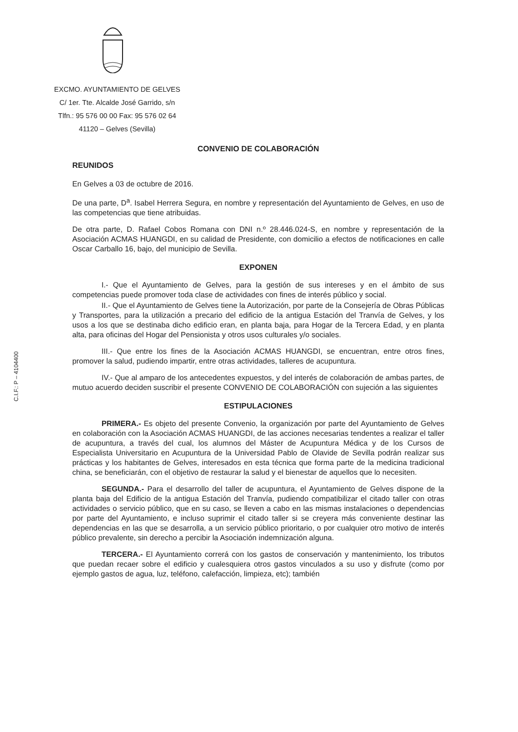EXCMO. AYUNTAMIENTO DE GELVES
C/ 1er. Tte. Alcalde José Garrido, s/n
Tlfn.: 95 576 00 00 Fax: 95 576 02 64
41120 – Gelves (Sevilla)
C.I.F.: P – 4104400
CONVENIO DE COLABORACIÓN
REUNIDOS
En Gelves a 03 de octubre de 2016.
De una parte, D<sup>a</sup>. Isabel Herrera Segura, en nombre y representación del Ayuntamiento de Gelves, en uso de las competencias que tiene atribuidas.
De otra parte, D. Rafael Cobos Romana con DNI n.º 28.446.024-S, en nombre y representación de la Asociación ACMAS HUANGDI, en su calidad de Presidente, con domicilio a efectos de notificaciones en calle Oscar Carballo 16, bajo, del municipio de Sevilla.
EXPONEN
I.- Que el Ayuntamiento de Gelves, para la gestión de sus intereses y en el ámbito de sus competencias puede promover toda clase de actividades con fines de interés público y social.
II.- Que el Ayuntamiento de Gelves tiene la Autorización, por parte de la Consejería de Obras Públicas y Transportes, para la utilización a precario del edificio de la antigua Estación del Tranvía de Gelves, y los usos a los que se destinaba dicho edificio eran, en planta baja, para Hogar de la Tercera Edad, y en planta alta, para oficinas del Hogar del Pensionista y otros usos culturales y/o sociales.
III.- Que entre los fines de la Asociación ACMAS HUANGDI, se encuentran, entre otros fines, promover la salud, pudiendo impartir, entre otras actividades, talleres de acupuntura.
IV.- Que al amparo de los antecedentes expuestos, y del interés de colaboración de ambas partes, de mutuo acuerdo deciden suscribir el presente CONVENIO DE COLABORACIÓN con sujeción a las siguientes
ESTIPULACIONES
PRIMERA.- Es objeto del presente Convenio, la organización por parte del Ayuntamiento de Gelves en colaboración con la Asociación ACMAS HUANGDI, de las acciones necesarias tendentes a realizar el taller de acupuntura, a través del cual, los alumnos del Máster de Acupuntura Médica y de los Cursos de Especialista Universitario en Acupuntura de la Universidad Pablo de Olavide de Sevilla podrán realizar sus prácticas y los habitantes de Gelves, interesados en esta técnica que forma parte de la medicina tradicional china, se beneficiarán, con el objetivo de restaurar la salud y el bienestar de aquellos que lo necesiten.
SEGUNDA.- Para el desarrollo del taller de acupuntura, el Ayuntamiento de Gelves dispone de la planta baja del Edificio de la antigua Estación del Tranvía, pudiendo compatibilizar el citado taller con otras actividades o servicio público, que en su caso, se lleven a cabo en las mismas instalaciones o dependencias por parte del Ayuntamiento, e incluso suprimir el citado taller si se creyera más conveniente destinar las dependencias en las que se desarrolla, a un servicio público prioritario, o por cualquier otro motivo de interés público prevalente, sin derecho a percibir la Asociación indemnización alguna.
TERCERA.- El Ayuntamiento correrá con los gastos de conservación y mantenimiento, los tributos que puedan recaer sobre el edificio y cualesquiera otros gastos vinculados a su uso y disfrute (como por ejemplo gastos de agua, luz, teléfono, calefacción, limpieza, etc); también